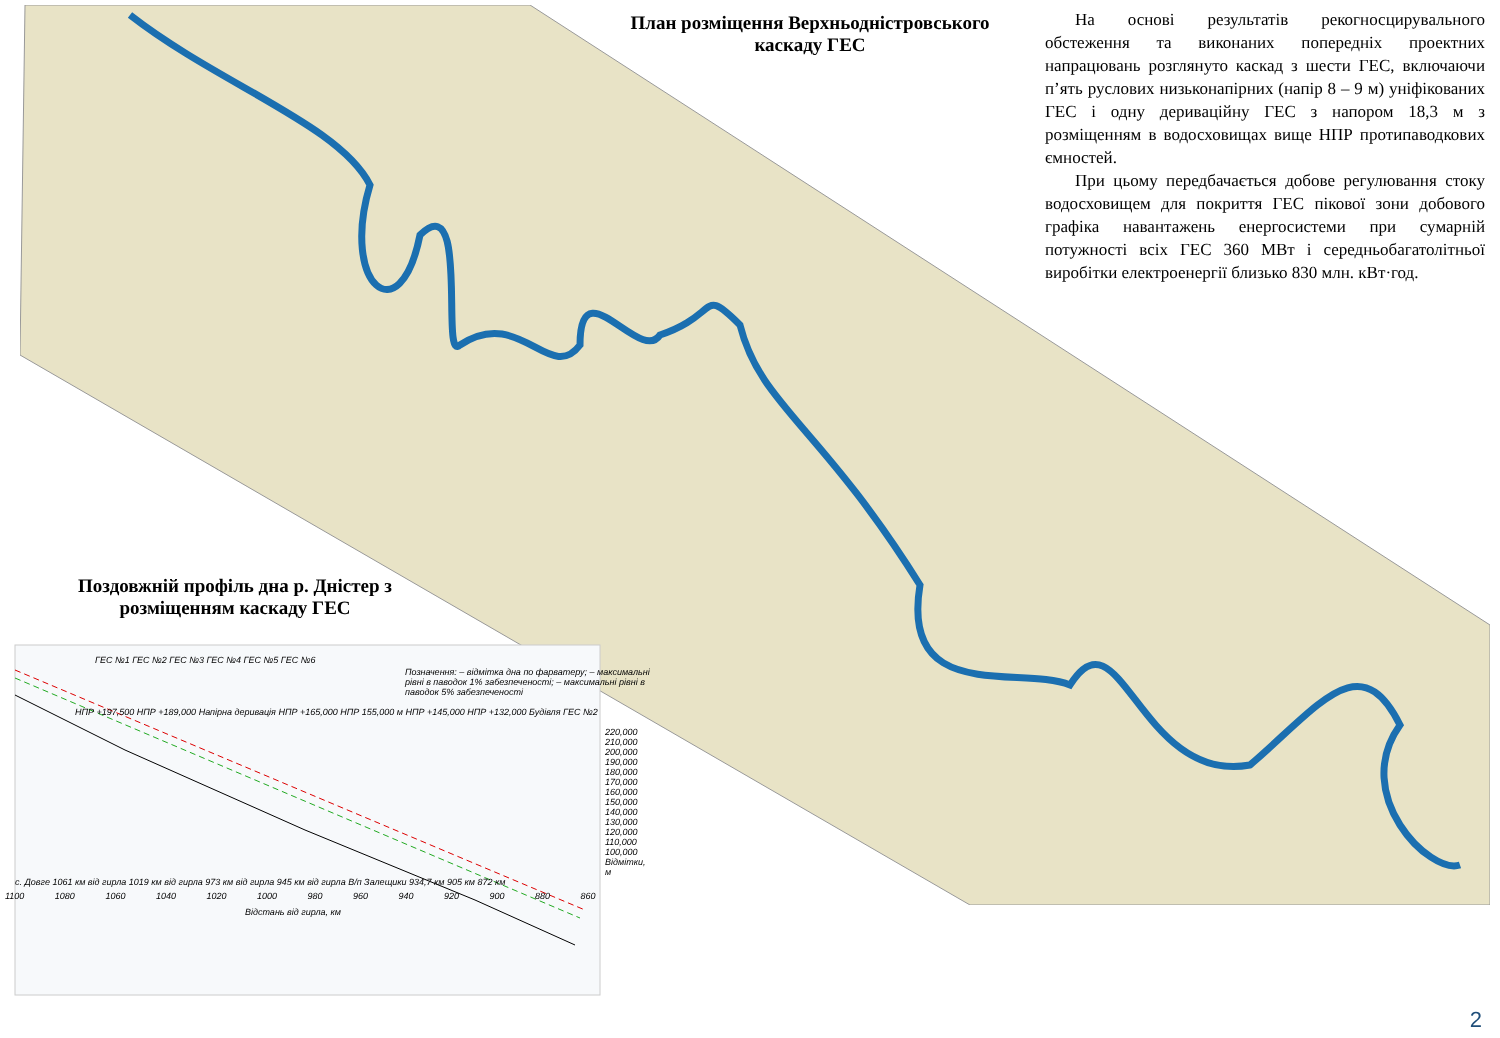План розміщення Верхньодністровського каскаду ГЕС
На основі результатів рекогносцирувального обстеження та виконаних попередніх проектних напрацювань розглянуто каскад з шести ГЕС, включаючи п’ять руслових низьконапірних (напір 8 – 9 м) уніфікованих ГЕС і одну дериваційну ГЕС з напором 18,3 м з розміщенням в водосховищах вище НПР протипаводкових ємностей.
При цьому передбачається добове регулювання стоку водосховищем для покриття ГЕС пікової зони добового графіка навантажень енергосистеми при сумарній потужності всіх ГЕС 360 МВт і середньобагатолітньої виробітки електроенергії близько 830 млн. кВт·год.
Поздовжній профіль дна р. Дністер з розміщенням каскаду ГЕС
ГЕС №1 ГЕС №2 ГЕС №3 ГЕС №4 ГЕС №5 ГЕС №6
Позначення: – відмітка дна по фарватеру; – максимальні рівні в паводок 1% забезпеченості; – максимальні рівні в паводок 5% забезпеченості
НПР +197,500 НПР +189,000 Напірна деривація НПР +165,000 НПР 155,000 м НПР +145,000 НПР +132,000 Будівля ГЕС №2
220,000 210,000 200,000 190,000 180,000 170,000 160,000 150,000 140,000 130,000 120,000 110,000 100,000 Відмітки, м
с. Довге 1061 км від гирла 1019 км від гирла 973 км від гирла 945 км від гирла В/п Залещики 934,7 км 905 км 872 км
1100 1080 1060 1040 1020 1000 980 960 940 920 900 880 860
Відстань від гирла, км
2